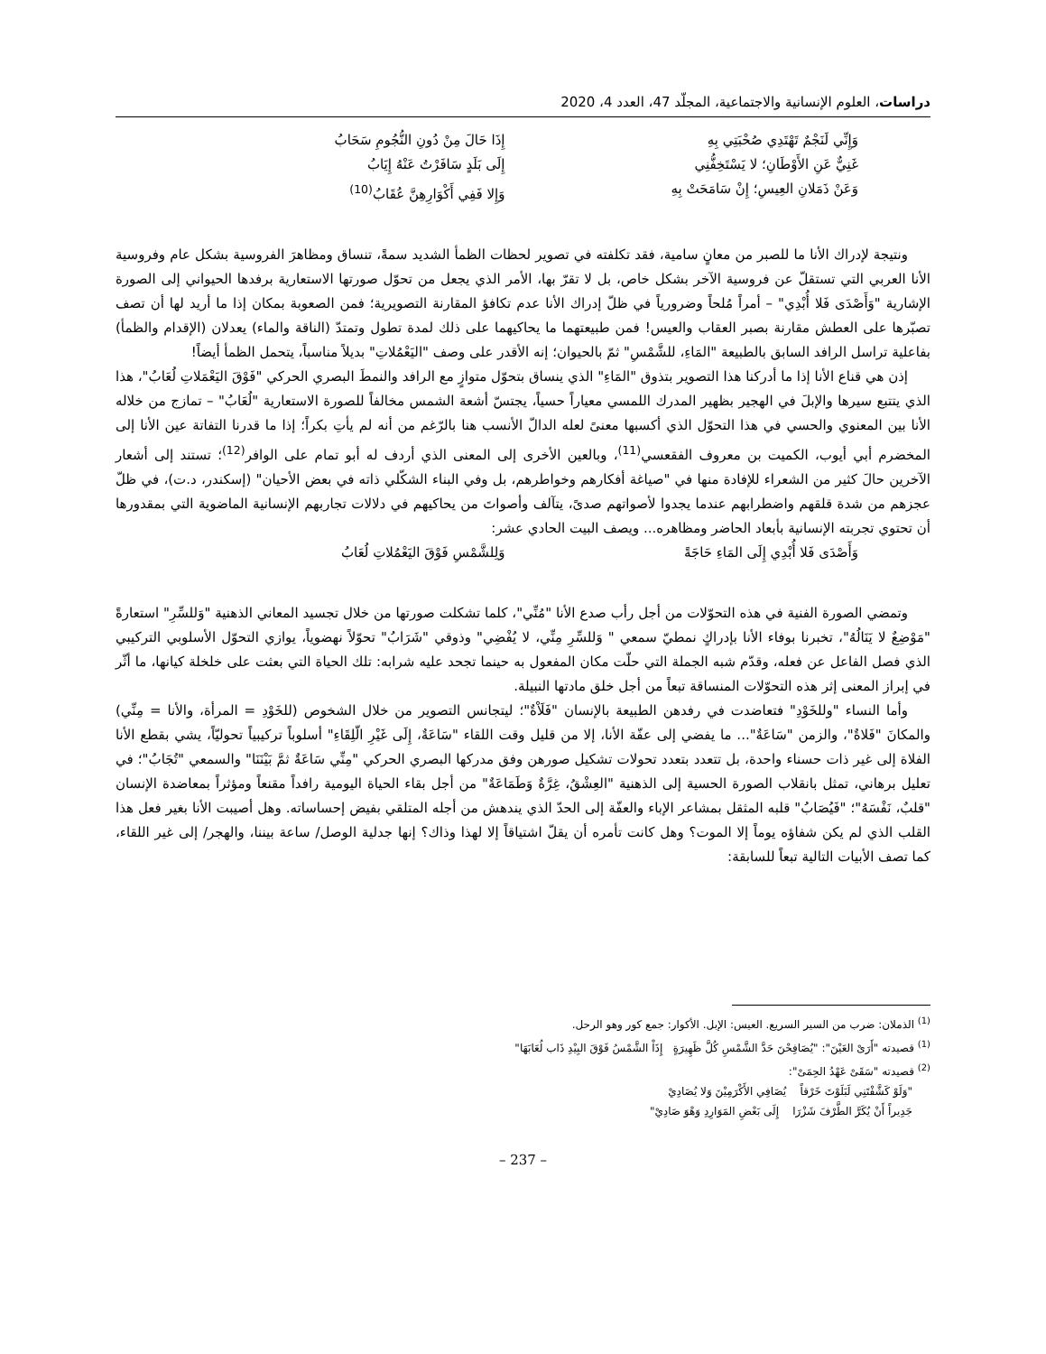دراسات، العلوم الإنسانية والاجتماعية، المجلّد 47، العدد 4، 2020
وَإِنِّي لَنَجْمٌ تَهْتَدِي صُحْبَتِي بِهِ
إِذَا حَالَ مِنْ دُونِ النُّجُومِ سَحَابُ
غَنِيٌّ عَنِ الأَوْطَانِ؛ لا يَسْتَخِفُّنِي
إِلَى بَلَدٍ سَافَرْتُ عَنْهُ إِيَابُ
وَعَنْ ذَمَلانِ العِيسِ؛ إِنْ سَامَحَتْ بِهِ
وَإِلا فَفِي أَكْوَارِهِنَّ عُقَابُ<sup>(10)</sup>
ونتيجة لإدراك الأنا ما للصبر من معانٍ سامية، فقد تكلفته في تصوير لحظات الظمأ الشديد سمةً، تنساق ومظاهرَ الفروسية بشكل عام وفروسية الأنا العربي التي تستقلّ عن فروسية الآخر بشكل خاص، بل لا تقرّ بها، الأمر الذي يجعل من تحوّل صورتها الاستعارية برفدها الحيواني إلى الصورة الإشارية "وَأَصْدَى فَلا أُبْدِي" – أمراً مُلحاً وضرورياً في ظلّ إدراك الأنا عدم تكافؤ المقارنة التصويرية؛ فمن الصعوبة بمكان إذا ما أريد لها أن تصف تصبّرها على العطش مقارنة بصبر العقاب والعيس! فمن طبيعتهما ما يحاكيهما على ذلك لمدة تطول وتمتدّ (الناقة والماء) يعدلان (الإقدام والظمأ) بفاعلية تراسل الرافد السابق بالطبيعة "المَاءِ، للشَّمْسِ" ثمّ بالحيوان؛ إنه الأقدر على وصف "اليَعْمُلاتِ" بديلاً مناسباً، يتحمل الظمأ أيضاً!
إذن هي قناع الأنا إذا ما أدركنا هذا التصوير بتذوق "المَاءِ" الذي ينساق بتحوّل متوازٍ مع الرافد والنمطَ البصري الحركي "فَوْقَ اليَعْمَلاتِ لُعَابُ"، هذا الذي يتتبع سيرها والإبلَ في الهجير بظهير المدرك اللمسي معياراً حسياً، يجتسّ أشعة الشمس مخالفاً للصورة الاستعارية "لُعَابُ" – تمازج من خلاله الأنا بين المعنوي والحسي في هذا التحوّل الذي أكسبها معنىً لعله الدالّ الأنسب هنا بالرّغم من أنه لم يأتِ بكراً؛ إذا ما قدرنا التفاتة عين الأنا إلى المخضرم أبي أيوب، الكميت بن معروف الفقعسي<sup>(11)</sup>، وبالعين الأخرى إلى المعنى الذي أردف له أبو تمام على الوافر<sup>(12)</sup>؛ تستند إلى أشعار الآخرين حالَ كثير من الشعراء للإفادة منها في "صياغة أفكارهم وخواطرهم، بل وفي البناء الشكّلي ذاته في بعض الأحيان" (إسكندر، د.ت)، في ظلّ عجزهم من شدة قلقهم واضطرابهم عندما يجدوا لأصواتهم صدىً، يتآلف وأصواتَ من يحاكيهم في دلالات تجاربهم الإنسانية الماضوية التي بمقدورها أن تحتوي تجربته الإنسانية بأبعاد الحاضر ومظاهره... ويصف البيت الحادي عشر:
وَأَصْدَى فَلا أُبْدِي إِلَى المَاءِ حَاجَةً
وَلِلشَّمْسِ فَوْقَ اليَعْمُلاتِ لُعَابُ
وتمضي الصورة الفنية في هذه التحوّلات من أجل رأب صدع الأنا "مُنِّي"، كلما تشكلت صورتها من خلال تجسيد المعاني الذهنية "وَللسِّرِ" استعارةً "مَوْضِعٌ لا يَنَالُهُ"، تخبرنا بوفاء الأنا بإدراكٍ نمطيّ سمعي " وَللسِّرِ مِنِّي، لا يُفْضِي" وذوقي "شَرَابُ" تحوّلاً نهضوياً، يوازي التحوّل الأسلوبي التركيبي الذي فصل الفاعل عن فعله، وقدّم شبه الجملة التي حلّت مكان المفعول به حينما تجحد عليه شرابه: تلك الحياة التي بعثت على خلخلة كيانها، ما أثّر في إبراز المعنى إثر هذه التحوّلات المنساقة تبعاً من أجل خلق مادتها النبيلة.
وأما النساء "وللخَوْدِ" فتعاضدت في رفدهن الطبيعة بالإنسان "فَلَاْةٌ"؛ ليتجانس التصوير من خلال الشخوص (للخَوْدِ = المرأة، والأنا = مِنِّي) والمكانَ "فَلاةٌ"، والزمن "سَاعَةٌ"... ما يفضي إلى عفّة الأنا، إلا من قليل وقت اللقاء "سَاعَةٌ، إِلَى غَيْرِ الّلِقَاءِ" أسلوباً تركيبياً تحوليّاً، يشي بقطع الأنا الفلاة إلى غير ذات حسناء واحدة، بل تتعدد بتعدد تحولات تشكيل صورهن وفق مدركها البصري الحركي "مِنِّي سَاعَةٌ ثمَّ بَيْنَنَا" والسمعي "تُجَابُ"؛ في تعليل برهاني، تمثل بانقلاب الصورة الحسية إلى الذهنية "العِشْقُ، غِرَّةٌ وَطَمَاعَةٌ" من أجل بقاء الحياة اليومية رافداً مقنعاً ومؤثراً بمعاضدة الإنسان "قلبٌ، نَفْسَهُ"؛ "فَيُصَابُ" قلبه المثقل بمشاعر الإباء والعفّة إلى الحدّ الذي يندهش من أجله المتلقي بفيض إحساساته. وهل أصيبت الأنا بغير فعل هذا القلب الذي لم يكن شفاؤه يوماً إلا الموت؟ وهل كانت تأمره أن يقلّ اشتياقاً إلا لهذا وذاك؟ إنها جدلية الوصل/ ساعة بيننا، والهجر/ إلى غير اللقاء، كما تصف الأبيات التالية تبعاً للسابقة:
<sup>(1)</sup> الذملان: ضرب من السير السريع. العيس: الإبل. الأكوار: جمع كور وهو الرحل.
<sup>(1)</sup> قصيدته "أَرَىْ العَيْنَ": "يُصَافِحْنَ حَدَّ الشَّمْسِ كُلَّ ظَهِيرَةٍ إِذَاْ الشَّمْسُ فَوْقَ البِيْدِ ذَاب لُعَابَهَا"
<sup>(2)</sup> قصيدته "سَقَىْ عَهْدُ الحِمَىْ":
"وَلَوْ كَشَّفْتَنِي لَبَلَوْتَ خَرْقاً يُصَافِي الأَكْرَمِيْنَ وَلا يُصَادِيْ
جَدِيراً أَنْ يُكَرَّ الطَّرْفَ شَزْرَا إِلَى بَعْضِ المَوَارِدِ وَهْوَ صَادِيْ"
– 237 –